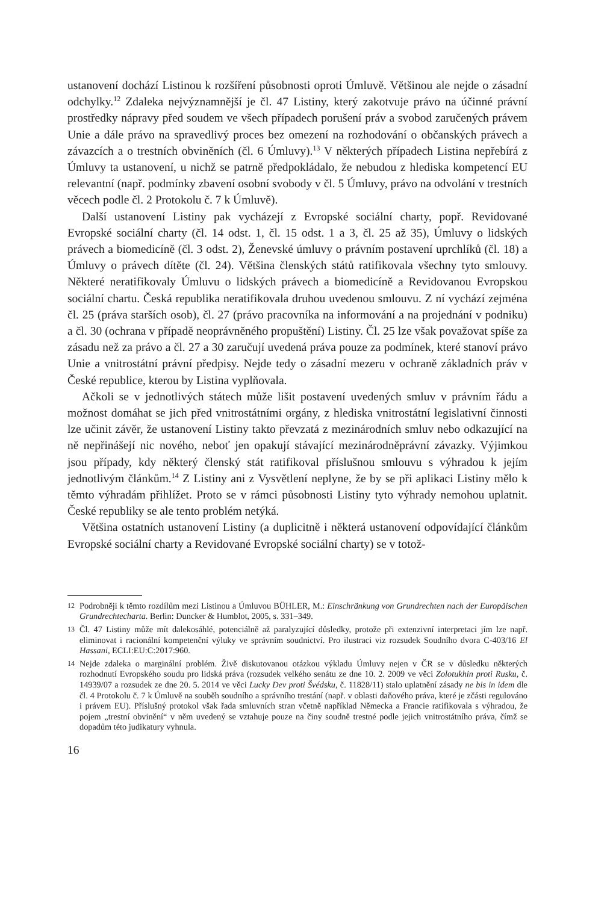ustanovení dochází Listinou k rozšíření působnosti oproti Úmluvě. Většinou ale nejde o zásadní odchylky.<sup>12</sup> Zdaleka nejvýznamnější je čl. 47 Listiny, který zakotvuje právo na účinné právní prostředky nápravy před soudem ve všech případech porušení práv a svobod zaručených právem Unie a dále právo na spravedlivý proces bez omezení na rozhodování o občanských právech a závazcích a o trestních obviněních (čl. 6 Úmluvy).<sup>13</sup> V některých případech Listina nepřebírá z Úmluvy ta ustanovení, u nichž se patrně předpokládalo, že nebudou z hlediska kompetencí EU relevantní (např. podmínky zbavení osobní svobody v čl. 5 Úmluvy, právo na odvolání v trestních věcech podle čl. 2 Protokolu č. 7 k Úmluvě).
Další ustanovení Listiny pak vycházejí z Evropské sociální charty, popř. Revidované Evropské sociální charty (čl. 14 odst. 1, čl. 15 odst. 1 a 3, čl. 25 až 35), Úmluvy o lidských právech a biomedicíně (čl. 3 odst. 2), Ženevské úmluvy o právním postavení uprchlíků (čl. 18) a Úmluvy o právech dítěte (čl. 24). Většina členských států ratifikovala všechny tyto smlouvy. Některé neratifikovaly Úmluvu o lidských právech a biomedicíně a Revidovanou Evropskou sociální chartu. Česká republika neratifikovala druhou uvedenou smlouvu. Z ní vychází zejména čl. 25 (práva starších osob), čl. 27 (právo pracovníka na informování a na projednání v podniku) a čl. 30 (ochrana v případě neoprávněného propuštění) Listiny. Čl. 25 lze však považovat spíše za zásadu než za právo a čl. 27 a 30 zaručují uvedená práva pouze za podmínek, které stanoví právo Unie a vnitrostátní právní předpisy. Nejde tedy o zásadní mezeru v ochraně základních práv v České republice, kterou by Listina vyplňovala.
Ačkoli se v jednotlivých státech může lišit postavení uvedených smluv v právním řádu a možnost domáhat se jich před vnitrostátními orgány, z hlediska vnitrostátní legislativní činnosti lze učinit závěr, že ustanovení Listiny takto převzatá z mezinárodních smluv nebo odkazující na ně nepřinášejí nic nového, neboť jen opakují stávající mezinárodněprávní závazky. Výjimkou jsou případy, kdy některý členský stát ratifikoval příslušnou smlouvu s výhradou k jejím jednotlivým článkům.<sup>14</sup> Z Listiny ani z Vysvětlení neplyne, že by se při aplikaci Listiny mělo k těmto výhradám přihlížet. Proto se v rámci působnosti Listiny tyto výhrady nemohou uplatnit. České republiky se ale tento problém netýká.
Většina ostatních ustanovení Listiny (a duplicitně i některá ustanovení odpovídající článkům Evropské sociální charty a Revidované Evropské sociální charty) se v totož-
12 Podrobněji k těmto rozdílům mezi Listinou a Úmluvou BÜHLER, M.: Einschränkung von Grundrechten nach der Europäischen Grundrechtecharta. Berlin: Duncker & Humblot, 2005, s. 331–349.
13 Čl. 47 Listiny může mít dalekosáhlé, potenciálně až paralyzující důsledky, protože při extenzivní interpretaci jím lze např. eliminovat i racionální kompetenční výluky ve správním soudnictví. Pro ilustraci viz rozsudek Soudního dvora C-403/16 El Hassani, ECLI:EU:C:2017:960.
14 Nejde zdaleka o marginální problém. Živě diskutovanou otázkou výkladu Úmluvy nejen v ČR se v důsledku některých rozhodnutí Evropského soudu pro lidská práva (rozsudek velkého senátu ze dne 10. 2. 2009 ve věci Zolotukhin proti Rusku, č. 14939/07 a rozsudek ze dne 20. 5. 2014 ve věci Lucky Dev proti Švédsku, č. 11828/11) stalo uplatnění zásady ne bis in idem dle čl. 4 Protokolu č. 7 k Úmluvě na souběh soudního a správního trestání (např. v oblasti daňového práva, které je zčásti regulováno i právem EU). Příslušný protokol však řada smluvních stran včetně například Německa a Francie ratifikovala s výhradou, že pojem „trestní obvinění“ v něm uvedený se vztahuje pouze na činy soudně trestné podle jejich vnitrostátního práva, čímž se dopadům této judikatury vyhnula.
16